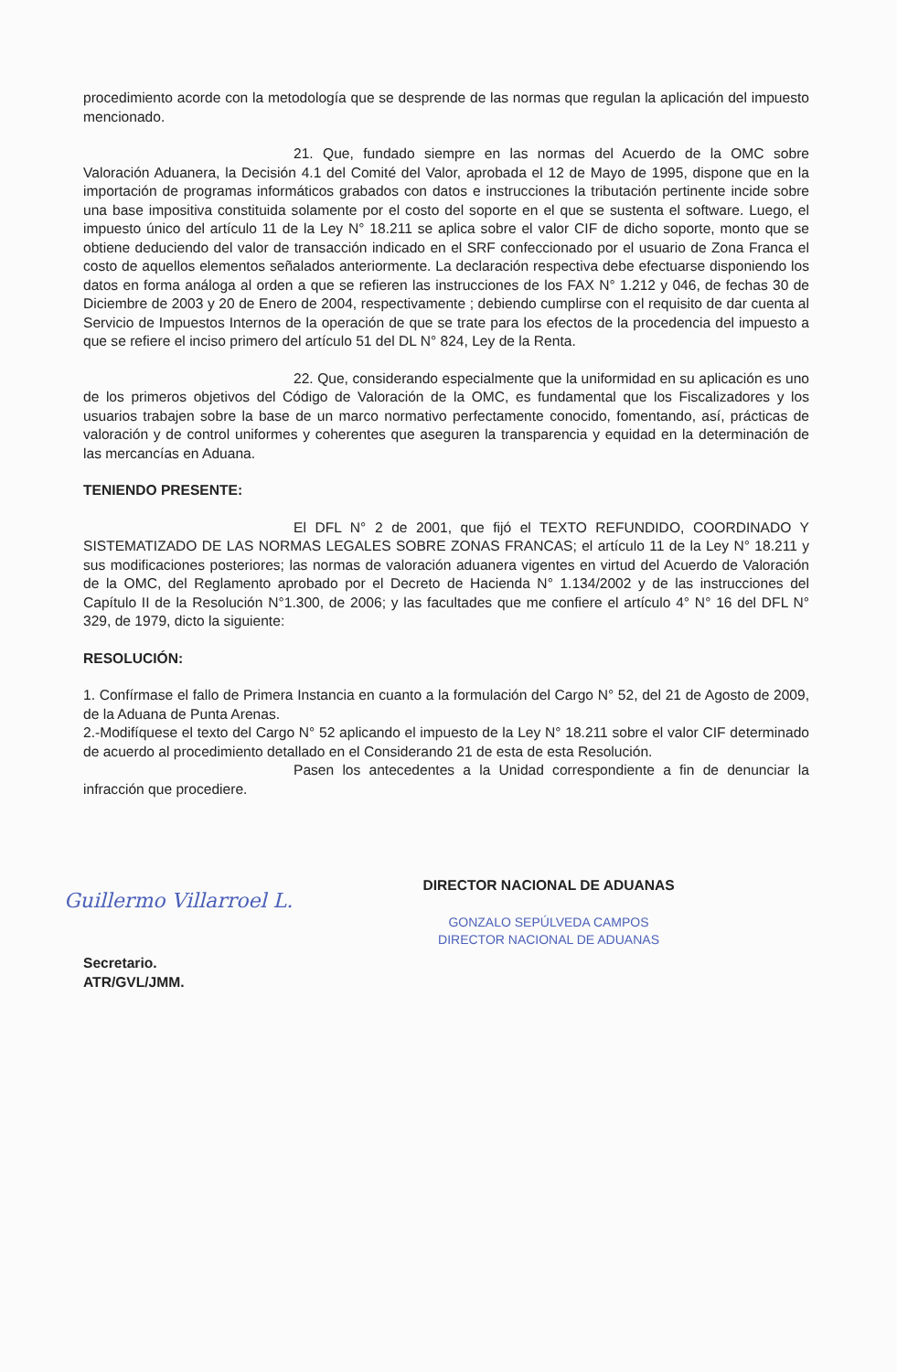procedimiento acorde con la metodología que se desprende de las normas que regulan la aplicación del impuesto mencionado.
21. Que, fundado siempre en las normas del Acuerdo de la OMC sobre Valoración Aduanera, la Decisión 4.1 del Comité del Valor, aprobada el 12 de Mayo de 1995, dispone que en la importación de programas informáticos grabados con datos e instrucciones la tributación pertinente incide sobre una base impositiva constituida solamente por el costo del soporte en el que se sustenta el software. Luego, el impuesto único del artículo 11 de la Ley N° 18.211 se aplica sobre el valor CIF de dicho soporte, monto que se obtiene deduciendo del valor de transacción indicado en el SRF confeccionado por el usuario de Zona Franca el costo de aquellos elementos señalados anteriormente. La declaración respectiva debe efectuarse disponiendo los datos en forma análoga al orden a que se refieren las instrucciones de los FAX N° 1.212 y 046, de fechas 30 de Diciembre de 2003 y 20 de Enero de 2004, respectivamente ; debiendo cumplirse con el requisito de dar cuenta al Servicio de Impuestos Internos de la operación de que se trate para los efectos de la procedencia del impuesto a que se refiere el inciso primero del artículo 51 del DL N° 824, Ley de la Renta.
22. Que, considerando especialmente que la uniformidad en su aplicación es uno de los primeros objetivos del Código de Valoración de la OMC, es fundamental que los Fiscalizadores y los usuarios trabajen sobre la base de un marco normativo perfectamente conocido, fomentando, así, prácticas de valoración y de control uniformes y coherentes que aseguren la transparencia y equidad en la determinación de las mercancías en Aduana.
TENIENDO PRESENTE:
El DFL N° 2 de 2001, que fijó el TEXTO REFUNDIDO, COORDINADO Y SISTEMATIZADO DE LAS NORMAS LEGALES SOBRE ZONAS FRANCAS; el artículo 11 de la Ley N° 18.211 y sus modificaciones posteriores; las normas de valoración aduanera vigentes en virtud del Acuerdo de Valoración de la OMC, del Reglamento aprobado por el Decreto de Hacienda N° 1.134/2002 y de las instrucciones del Capítulo II de la Resolución N°1.300, de 2006; y las facultades que me confiere el artículo 4° N° 16 del DFL N° 329, de 1979, dicto la siguiente:
RESOLUCIÓN:
1. Confírmase el fallo de Primera Instancia en cuanto a la formulación del Cargo N° 52, del 21 de Agosto de 2009, de la Aduana de Punta Arenas.
2.-Modifíquese el texto del Cargo N° 52 aplicando el impuesto de la Ley N° 18.211 sobre el valor CIF determinado de acuerdo al procedimiento detallado en el Considerando 21 de esta de esta Resolución.
Pasen los antecedentes a la Unidad correspondiente a fin de denunciar la infracción que procediere.
Secretario.
ATR/GVL/JMM.
DIRECTOR NACIONAL DE ADUANAS
GONZALO SEPÚLVEDA CAMPOS
DIRECTOR NACIONAL DE ADUANAS
Guillermo Villarroel L.